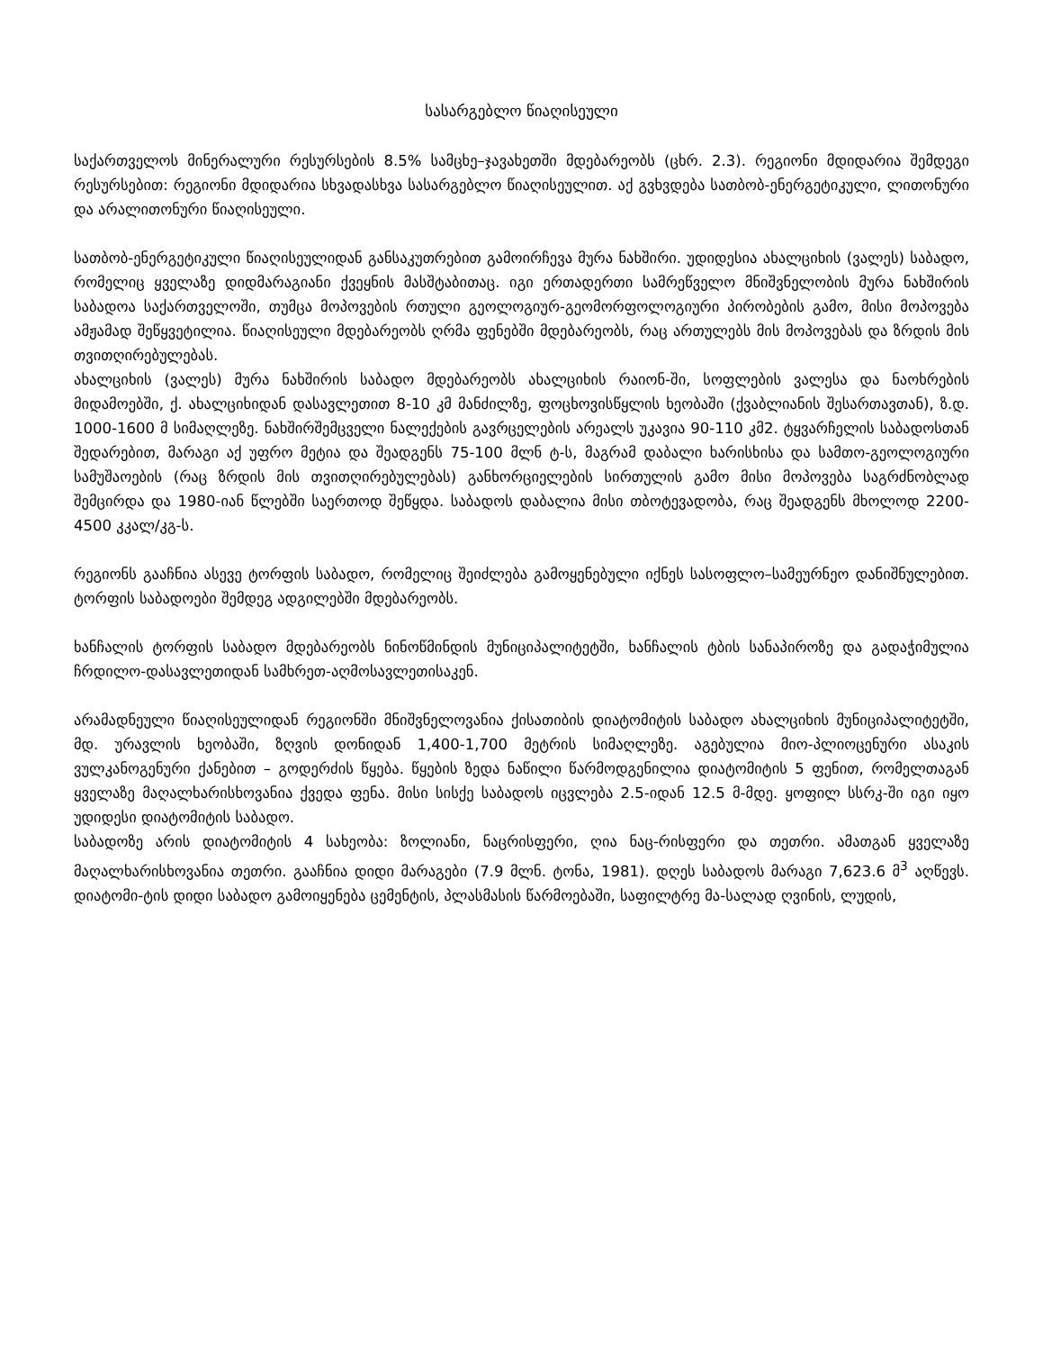სასარგებლო წიაღისეული
საქართველოს მინერალური რესურსების 8.5% სამცხე–ჯავახეთში მდებარეობს (ცხრ. 2.3). რეგიონი მდიდარია შემდეგი რესურსებით: რეგიონი მდიდარია სხვადასხვა სასარგებლო წიაღისეულით. აქ გვხვდება სათბობ-ენერგეტიკული, ლითონური და არალითონური წიაღისეული.
სათბობ-ენერგეტიკული წიაღისეულიდან განსაკუთრებით გამოირჩევა მურა ნახშირი. უდიდესია ახალციხის (ვალეს) საბადო, რომელიც ყველაზე დიდმარაგიანი ქვეყნის მასშტაბითაც. იგი ერთადერთი სამრეწველო მნიშვნელობის მურა ნახშირის საბადოა საქართველოში, თუმცა მოპოვების რთული გეოლოგიურ-გეომორფოლოგიური პირობების გამო, მისი მოპოვება ამჟამად შეწყვეტილია. წიაღისეული მდებარეობს ღრმა ფენებში მდებარეობს, რაც ართულებს მის მოპოვებას და ზრდის მის თვითღირებულებას.
ახალციხის (ვალეს) მურა ნახშირის საბადო მდებარეობს ახალციხის რაიონ-ში, სოფლების ვალესა და ნაოხრების მიდამოებში, ქ. ახალციხიდან დასავლეთით 8-10 კმ მანძილზე, ფოცხოვისწყლის ხეობაში (ქვაბლიანის შესართავთან), ზ.დ. 1000-1600 მ სიმაღლეზე. ნახშირშემცველი ნალექების გავრცელების არეალს უკავია 90-110 კმ2. ტყვარჩელის საბადოსთან შედარებით, მარაგი აქ უფრო მეტია და შეადგენს 75-100 მლნ ტ-ს, მაგრამ დაბალი ხარისხისა და სამთო-გეოლოგიური სამუშაოების (რაც ზრდის მის თვითღირებულებას) განხორციელების სირთულის გამო მისი მოპოვება საგრძნობლად შემცირდა და 1980-იან წლებში საერთოდ შეწყდა. საბადოს დაბალია მისი თბოტევადობა, რაც შეადგენს მხოლოდ 2200-4500 კკალ/კგ-ს.
რეგიონს გააჩნია ასევე ტორფის საბადო, რომელიც შეიძლება გამოყენებული იქნეს სასოფლო–სამეურნეო დანიშნულებით. ტორფის საბადოები შემდეგ ადგილებში მდებარეობს.
ხანჩალის ტორფის საბადო მდებარეობს ნინოწმინდის მუნიციპალიტეტში, ხანჩალის ტბის სანაპიროზე და გადაჭიმულია ჩრდილო-დასავლეთიდან სამხრეთ-აღმოსავლეთისაკენ.
არამადნეული წიაღისეულიდან რეგიონში მნიშვნელოვანია ქისათიბის დიატომიტის საბადო ახალციხის მუნიციპალიტეტში, მდ. ურავლის ხეობაში, ზღვის დონიდან 1,400-1,700 მეტრის სიმაღლეზე. აგებულია მიო-პლიოცენური ასაკის ვულკანოგენური ქანებით – გოდერძის წყება. წყების ზედა ნაწილი წარმოდგენილია დიატომიტის 5 ფენით, რომელთაგან ყველაზე მაღალხარისხოვანია ქვედა ფენა. მისი სისქე საბადოს იცვლება 2.5-იდან 12.5 მ-მდე. ყოფილ სსრკ-ში იგი იყო უდიდესი დიატომიტის საბადო.
საბადოზე არის დიატომიტის 4 სახეობა: ზოლიანი, ნაცრისფერი, ღია ნაც-რისფერი და თეთრი. ამათგან ყველაზე მაღალხარისხოვანია თეთრი. გააჩნია დიდი მარაგები (7.9 მლნ. ტონა, 1981). დღეს საბადოს მარაგი 7,623.6 მ<sup>3</sup> აღწევს. დიატომი-ტის დიდი საბადო გამოიყენება ცემენტის, პლასმასის წარმოებაში, საფილტრე მა-სალად ღვინის, ლუდის,